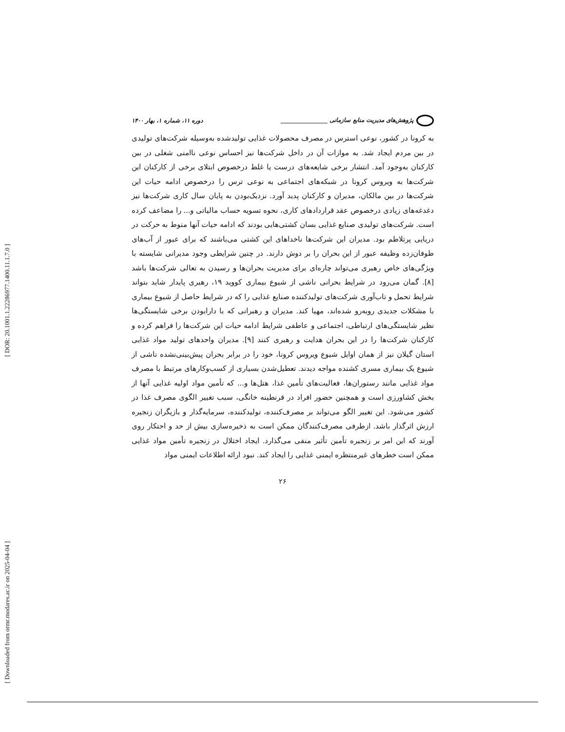[ DOR: 20.1001.1.22286977.1400.11.1.7.0 ]
[ Downloaded from ormr.modares.ac.ir on 2025-04-04 ]
پژوهش‌های مدیریت منابع سازمانی ________________ دوره ۱۱، شماره ۱، بهار ۱۴۰۰
به کرونا در کشور، نوعی استرس در مصرف محصولات غذایی تولیدشده به‌وسیله شرکت‌های تولیدی در بین مردم ایجاد شد. به موازات آن در داخل شرکت‌ها نیز احساس نوعی ناامنی شغلی در بین کارکنان به‌وجود آمد. انتشار برخی شایعه‌های درست یا غلط درخصوص ابتلای برخی از کارکنان این شرکت‌ها به ویروس کرونا در شبکه‌های اجتماعی به نوعی ترس را درخصوص ادامه حیات این شرکت‌ها در بین مالکان، مدیران و کارکنان پدید آورد. نزدیک‌بودن به پایان سال کاری شرکت‌ها نیز دغدغه‌های زیادی درخصوص عقد قراردادهای کاری، نحوه تسویه حساب مالیاتی و... را مضاعف کرده است. شرکت‌های تولیدی صنایع غذایی بسان کشتی‌هایی بودند که ادامه حیات آنها منوط به حرکت در دریایی پرتلاطم بود. مدیران این شرکت‌ها ناخداهای این کشتی می‌باشند که برای عبور از آب‌های طوفان‌زده وظیفه عبور از این بحران را بر دوش دارند. در چنین شرایطی وجود مدیرانی شایسته با ویژگی‌های خاص رهبری می‌تواند چاره‌ای برای مدیریت بحران‌ها و رسیدن به تعالی شرکت‌ها باشد [۸]. گمان می‌رود در شرایط بحرانی ناشی از شیوع بیماری کووید ۱۹، رهبری پایدار شاید بتواند شرایط تحمل و تاب‌آوری شرکت‌های تولیدکننده صنایع غذایی را که در شرایط حاصل از شیوع بیماری با مشکلات جدیدی روبه‌رو شده‌اند، مهیا کند. مدیران و رهبرانی که با دارابودن برخی شایستگی‌ها نظیر شایستگی‌های ارتباطی، اجتماعی و عاطفی شرایط ادامه حیات این شرکت‌ها را فراهم کرده و کارکنان شرکت‌ها را در این بحران هدایت و رهبری کنند [۹]. مدیران واحدهای تولید مواد غذایی استان گیلان نیز از همان اوایل شیوع ویروس کرونا، خود را در برابر بحران پیش‌بینی‌نشده ناشی از شیوع یک بیماری مسری کشنده مواجه دیدند. تعطیل‌شدن بسیاری از کسب‌وکارهای مرتبط با مصرف مواد غذایی مانند رستوران‌ها، فعالیت‌های تأمین غذا، هتل‌ها و... که تأمین مواد اولیه غذایی آنها از بخش کشاورزی است و همچنین حضور افراد در قرنطینه خانگی، سبب تغییر الگوی مصرف غذا در کشور می‌شود. این تغییر الگو می‌تواند بر مصرف‌کننده، تولیدکننده، سرمایه‌گذار و بازیگران زنجیره ارزش اثرگذار باشد. ازطرفی مصرف‌کنندگان ممکن است به ذخیره‌سازی بیش از حد و احتکار روی آورند که این امر بر زنجیره تأمین تأثیر منفی می‌گذارد. ایجاد اختلال در زنجیره تأمین مواد غذایی ممکن است خطرهای غیرمنتظره ایمنی غذایی را ایجاد کند. نبود ارائه اطلاعات ایمنی مواد
۲۶